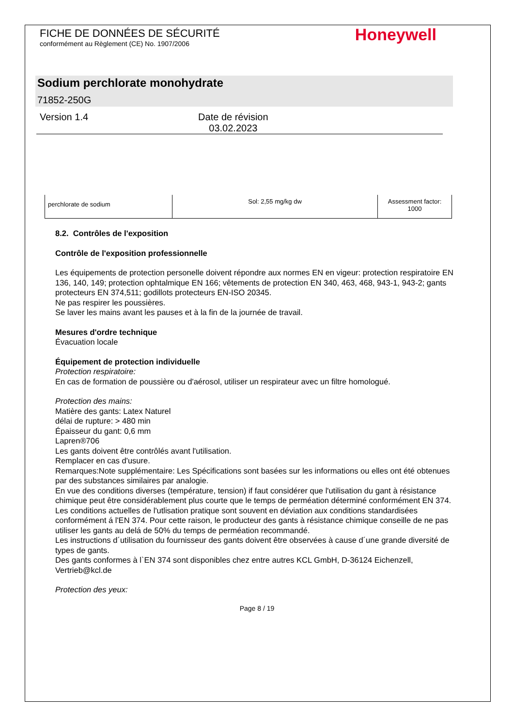FICHE DE DONNÉES DE SÉCURITÉ
conformément au Règlement (CE) No. 1907/2006
Honeywell
Sodium perchlorate monohydrate
71852-250G
Version 1.4 Date de révision
03.02.2023
| perchlorate de sodium | Sol: 2,55 mg/kg dw | Assessment factor: 1000 |
8.2. Contrôles de l'exposition
Contrôle de l'exposition professionnelle
Les équipements de protection personelle doivent répondre aux normes EN en vigeur: protection respiratoire EN 136, 140, 149; protection ophtalmique EN 166; vêtements de protection EN 340, 463, 468, 943-1, 943-2; gants protecteurs EN 374,511; godillots protecteurs EN-ISO 20345.
Ne pas respirer les poussières.
Se laver les mains avant les pauses et à la fin de la journée de travail.
Mesures d'ordre technique
Évacuation locale
Équipement de protection individuelle
Protection respiratoire:
En cas de formation de poussière ou d'aérosol, utiliser un respirateur avec un filtre homologué.
Protection des mains:
Matière des gants: Latex Naturel
délai de rupture: > 480 min
Épaisseur du gant: 0,6 mm
Lapren®706
Les gants doivent être contrôlés avant l'utilisation.
Remplacer en cas d'usure.
Remarques:Note supplémentaire: Les Spécifications sont basées sur les informations ou elles ont été obtenues par des substances similaires par analogie.
En vue des conditions diverses (température, tension) if faut considérer que l'utilisation du gant à résistance chimique peut être considérablement plus courte que le temps de perméation déterminé conformément EN 374.
Les conditions actuelles de l'utlisation pratique sont souvent en déviation aux conditions standardisées conformément á l'EN 374. Pour cette raison, le producteur des gants à résistance chimique conseille de ne pas utiliser les gants au delá de 50% du temps de perméation recommandé.
Les instructions d´utilisation du fournisseur des gants doivent être observées à cause d´une grande diversité de types de gants.
Des gants conformes à l`EN 374 sont disponibles chez entre autres KCL GmbH, D-36124 Eichenzell, Vertrieb@kcl.de
Protection des yeux:
Page 8 / 19